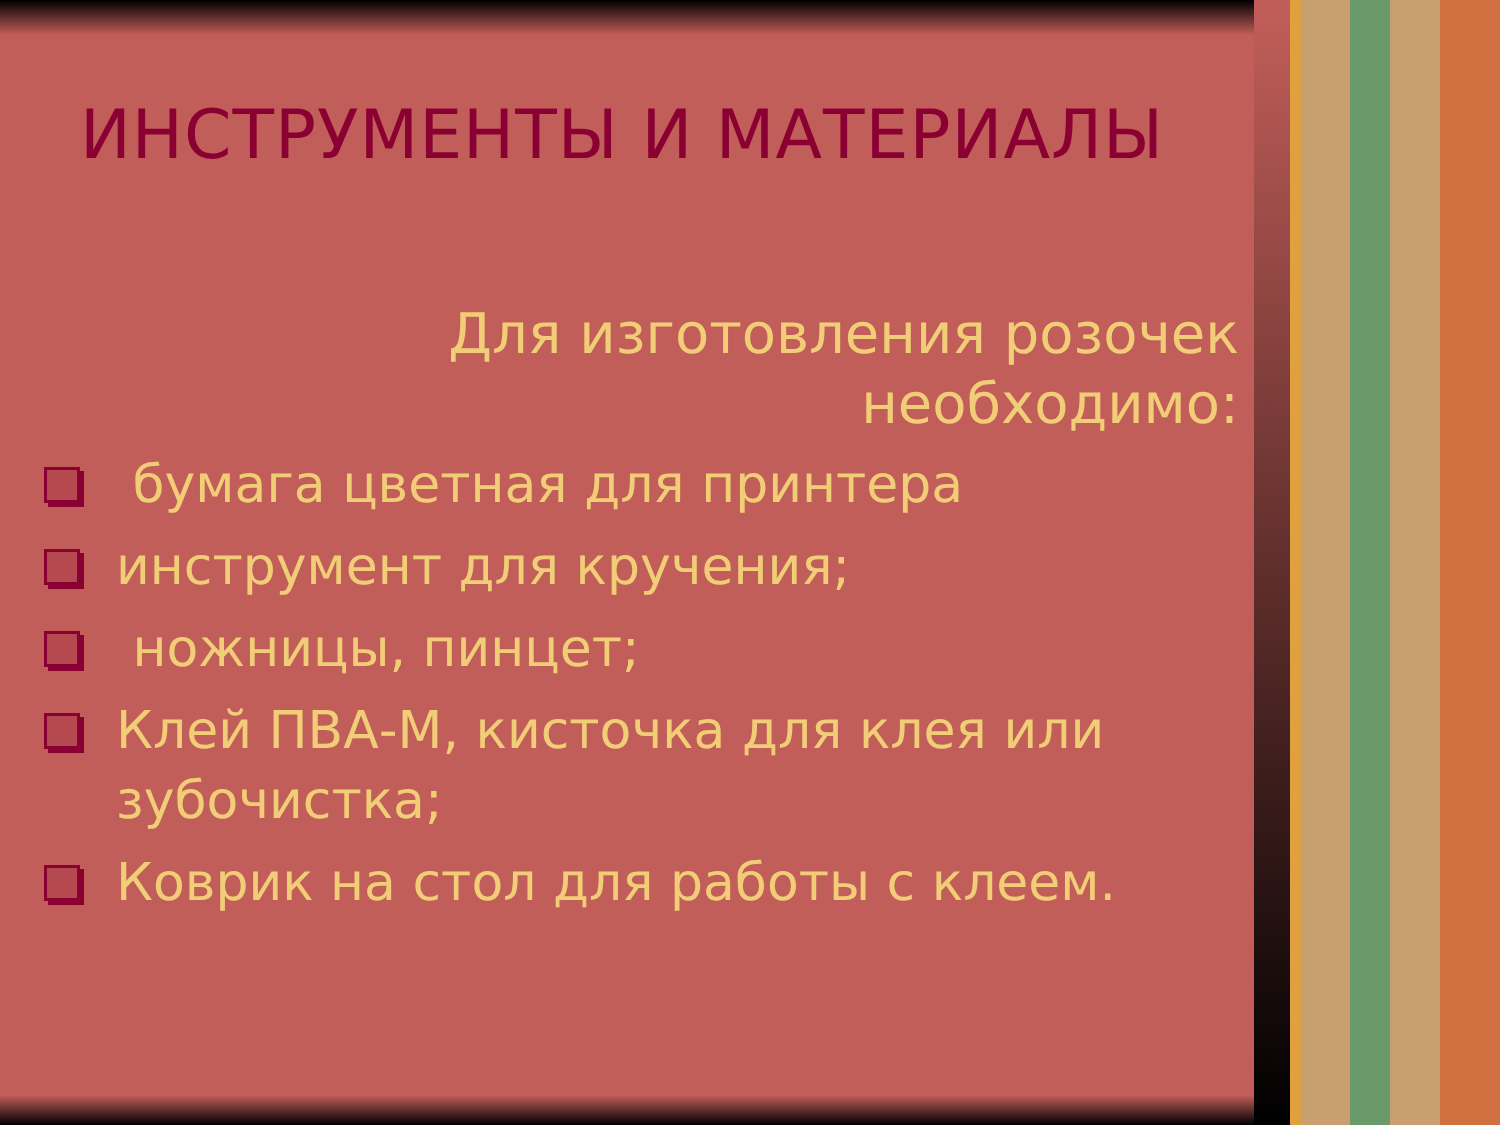ИНСТРУМЕНТЫ И МАТЕРИАЛЫ
Для изготовления розочек
необходимо:
бумага цветная для принтера
инструмент для кручения;
ножницы, пинцет;
Клей ПВА-М, кисточка для клея или зубочистка;
Коврик на стол для работы с клеем.